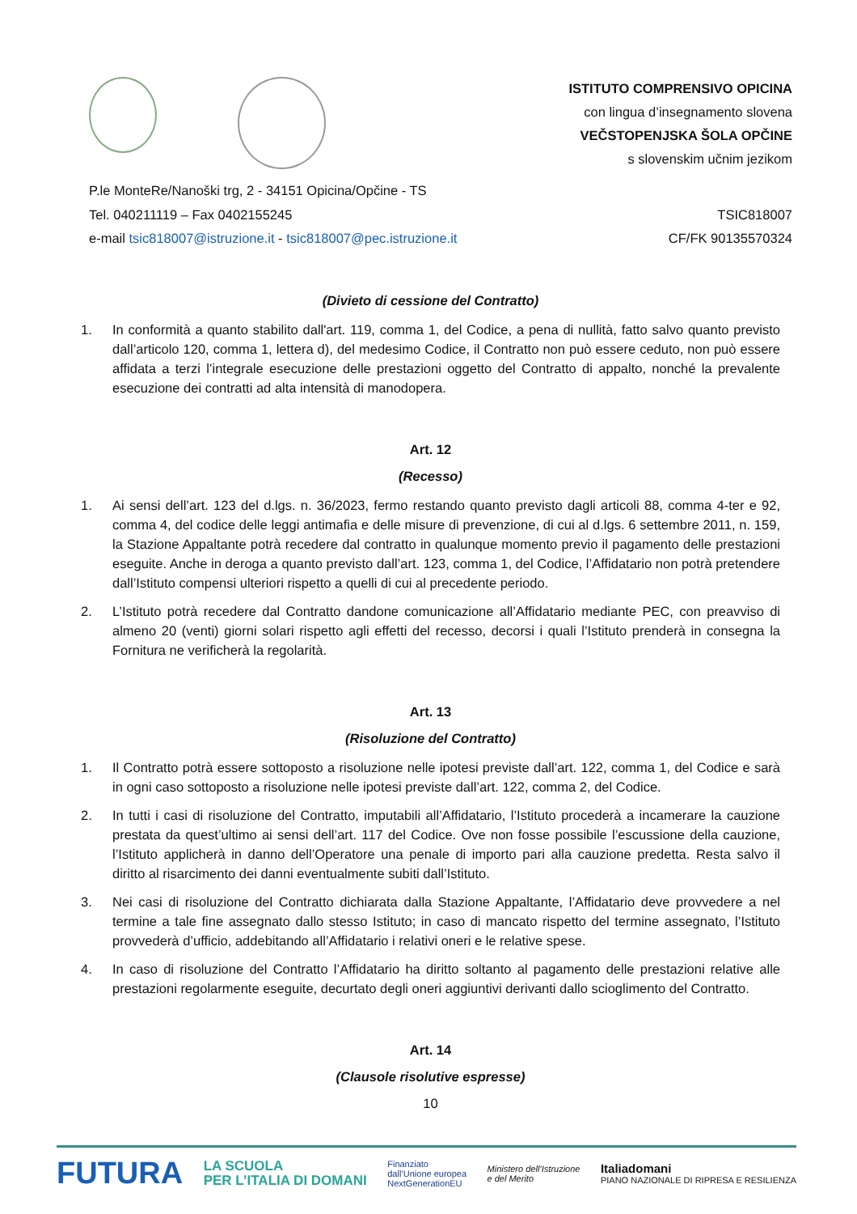ISTITUTO COMPRENSIVO OPICINA
con lingua d’insegnamento slovena
VEČSTOPENJSKA ŠOLA OPČINE
s slovenskim učnim jezikom
P.le MonteRe/Nanoški trg, 2 - 34151 Opicina/Opčine - TS
Tel. 040211119 – Fax 0402155245
e-mail tsic818007@istruzione.it - tsic818007@pec.istruzione.it
TSIC818007
CF/FK 90135570324
(Divieto di cessione del Contratto)
1. In conformità a quanto stabilito dall'art. 119, comma 1, del Codice, a pena di nullità, fatto salvo quanto previsto dall’articolo 120, comma 1, lettera d), del medesimo Codice, il Contratto non può essere ceduto, non può essere affidata a terzi l’integrale esecuzione delle prestazioni oggetto del Contratto di appalto, nonché la prevalente esecuzione dei contratti ad alta intensità di manodopera.
Art. 12
(Recesso)
1. Ai sensi dell’art. 123 del d.lgs. n. 36/2023, fermo restando quanto previsto dagli articoli 88, comma 4-ter e 92, comma 4, del codice delle leggi antimafia e delle misure di prevenzione, di cui al d.lgs. 6 settembre 2011, n. 159, la Stazione Appaltante potrà recedere dal contratto in qualunque momento previo il pagamento delle prestazioni eseguite. Anche in deroga a quanto previsto dall’art. 123, comma 1, del Codice, l’Affidatario non potrà pretendere dall’Istituto compensi ulteriori rispetto a quelli di cui al precedente periodo.
2. L’Istituto potrà recedere dal Contratto dandone comunicazione all’Affidatario mediante PEC, con preavviso di almeno 20 (venti) giorni solari rispetto agli effetti del recesso, decorsi i quali l’Istituto prenderà in consegna la Fornitura ne verificherà la regolarità.
Art. 13
(Risoluzione del Contratto)
1. Il Contratto potrà essere sottoposto a risoluzione nelle ipotesi previste dall’art. 122, comma 1, del Codice e sarà in ogni caso sottoposto a risoluzione nelle ipotesi previste dall’art. 122, comma 2, del Codice.
2. In tutti i casi di risoluzione del Contratto, imputabili all’Affidatario, l’Istituto procederà a incamerare la cauzione prestata da quest’ultimo ai sensi dell’art. 117 del Codice. Ove non fosse possibile l’escussione della cauzione, l’Istituto applicherà in danno dell’Operatore una penale di importo pari alla cauzione predetta. Resta salvo il diritto al risarcimento dei danni eventualmente subiti dall’Istituto.
3. Nei casi di risoluzione del Contratto dichiarata dalla Stazione Appaltante, l’Affidatario deve provvedere a nel termine a tale fine assegnato dallo stesso Istituto; in caso di mancato rispetto del termine assegnato, l’Istituto provvederà d’ufficio, addebitando all’Affidatario i relativi oneri e le relative spese.
4. In caso di risoluzione del Contratto l’Affidatario ha diritto soltanto al pagamento delle prestazioni relative alle prestazioni regolarmente eseguite, decurtato degli oneri aggiuntivi derivanti dallo scioglimento del Contratto.
Art. 14
(Clausole risolutive espresse)
10
FUTURA LA SCUOLA
PER L’ITALIA DI DOMANI Finanziato
dall’Unione europea
NextGenerationEU Ministero dell’Istruzione
e del Merito Italiadomani
PIANO NAZIONALE DI RIPRESA E RESILIENZA